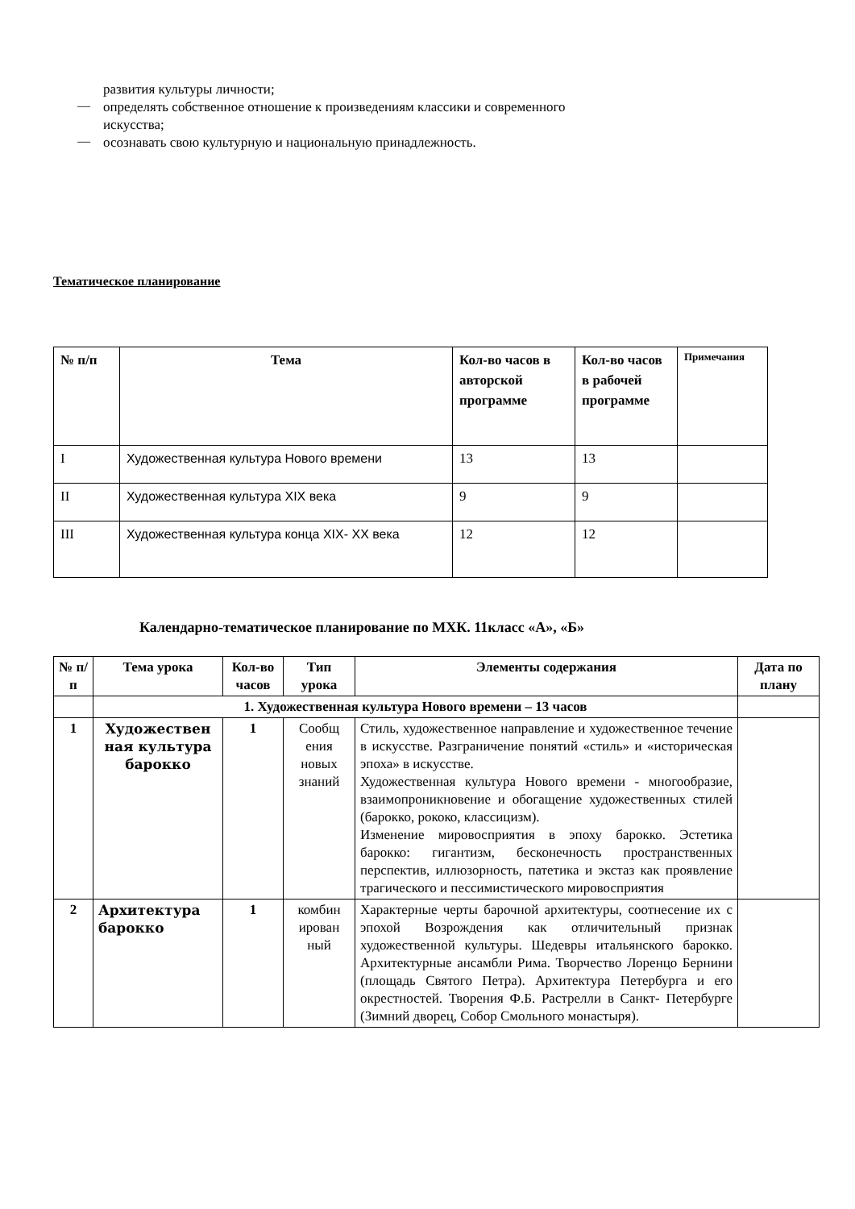развития культуры личности;
—
определять собственное отношение к произведениям классики и современного
искусства;
—
осознавать свою культурную и национальную принадлежность.
Тематическое планирование
| № п/п | Тема | Кол-во часов в авторской программе | Кол-во часов в рабочей программе | Примечания |
| --- | --- | --- | --- | --- |
| I | Художественная культура Нового времени | 13 | 13 | |
| II | Художественная культура XIX века | 9 | 9 | |
| III | Художественная культура конца XIX- XX века | 12 | 12 | |
Календарно-тематическое планирование по МХК. 11класс «А», «Б»
| № п/п | Тема урока | Кол-во часов | Тип урока | Элементы содержания | Дата по плану |
| --- | --- | --- | --- | --- | --- |
| | 1. Художественная культура Нового времени – 13 часов | | | | |
| 1 | Художествен ная культура барокко | 1 | Сообщ ения новых знаний | Стиль, художественное направление и художественное течение в искусстве. Разграничение понятий «стиль» и «историческая эпоха» в искусстве. Художественная культура Нового времени - многообразие, взаимопроникновение и обогащение художественных стилей (барокко, рококо, классицизм). Изменение мировосприятия в эпоху барокко. Эстетика барокко: гигантизм, бесконечность пространственных перспектив, иллюзорность, патетика и экстаз как проявление трагического и пессимистического мировосприятия | |
| 2 | Архитектура барокко | 1 | комбин ирован ный | Характерные черты барочной архитектуры, соотнесение их с эпохой Возрождения как отличительный признак художественной культуры. Шедевры итальянского барокко. Архитектурные ансамбли Рима. Творчество Лоренцо Бернини (площадь Святого Петра). Архитектура Петербурга и его окрестностей. Творения Ф.Б. Растрелли в Санкт- Петербурге (Зимний дворец, Собор Смольного монастыря). | |